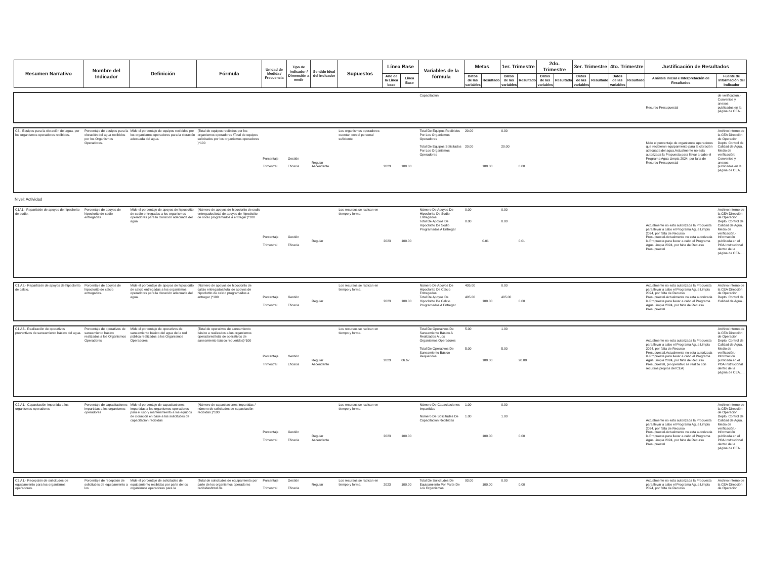| Resumen Narrativo | Nombre del Indicador | Definición | Fórmula | Unidad de Medida / Frecuencia | Tipo de Indicador / Dimensión a medir | Sentido Ideal del Indicador | Supuestos | Línea Base | | Variables de la fórmula | Metas | | 1er. Trimestre | | 2do. Trimestre | | 3er. Trimestre | | 4to. Trimestre | | Justificación de Resultados | |
| --- | --- | --- | --- | --- | --- | --- | --- | --- | --- | --- | --- | --- | --- | --- | --- | --- | --- | --- | --- | --- | --- | --- |
| | | | | | | | | Año de la Línea base | Línea Base | | Datos de las variables | Resultado | Datos de las variables | Resultado | Datos de las variables | Resultado | Datos de las variables | Resultado | Datos de las variables | Resultado | Análisis inicial e Interpretación de Resultados | Fuente de Información del Indicador |
| | | | | | | | | | | Capacitación | | | | | | | | | | | Recurso Presupuestal | de verificación.- Convenios y anexos publicados en la página de CEA.. |
| C3.- Equipos para la cloración del agua, por los organismos operadores recibidos. | Porcentaje de equipos para la cloración del agua recibidos por los Organismos Operadores. | Mide el porcentaje de equipos recibidos por los organismos operadores para la cloración adecuada del agua. | (Total de equipos recibidos por los organismos operadores /Total de equipos solicitados por los organismos operadores )*100 | Porcentaje Trimestral | Gestión Eficacia | Regular Ascendente | Los organismos operadores cuentan con el personal suficiente. | 2023 | 100.00 | Total De Equipos Recibidos Por Los Organismos Operadores Total De Equipos Solicitados Por Los Organismos Operadores | 20.00 20.00 | 100.00 | 0.00 20.00 | 0.00 | | | | | | | Mide el porcentaje de organismos operadores que recibieron equipamiento para la cloración adecuada del agua.Actualmente no esta autorizada la Propuesta para llevar a cabo el Programa Agua Limpia 2024, por falta de Recurso Presupuestal | Archivo interno de la CEA Dirección de Operación, Depto. Control de Calidad de Agua. Medio de verificación: Convenios y anexos publicados en la página de CEA.. |
| Nivel: Actividad | | | | | | | | | | | | | | | | | | | | | | |
| C1A1.- Repartición de apoyos de hipoclorito de sodio. | Porcentaje de apoyos de hipoclorito de sodio entregadas | Mide el porcentaje de apoyos de hipoclotito de sodio entregadas a los organismos operadores para la cloración adecuada del agua | (Número de apoyos de hipoclorito de sodio entregados/total de apoyos de hipoclotito de sodio programados a entregar )*100 | Porcentaje Trimestral | Gestión Eficacia | Regular | Los recursos se radican en tiempo y forma | 2023 | 100.00 | Número De Apoyos De Hipoclorito De Sodio Entregados Total De Apoyos De Hipoclotito De Sodio Programados A Entregar | 0.00 0.00 | 0.01 | 0.00 0.00 | 0.01 | | | | | | | Actualmente no esta autorizada la Propuesta para llevar a cabo el Programa Agua Limpia 2024, por falta de Recurso Presupuestal.Actualmente no esta autorizada la Propuesta para llevar a cabo el Programa Agua Limpia 2024, por falta de Recurso Presupuestal | Archivo interno de la CEA Dirección de Operación, Depto. Control de Calidad de Agua. Medio de verificación.- Información publicada en el POA Institucional dentro de la página de CEA..... |
| C1.A2.- Repartición de apoyos de hipoclorito de calcio. | Porcentaje de apoyos de hipoclorito de calcio entregadas. | Mide el porcentaje de apoyos de hipoclorito de calcio entregadas a los organismos operadores para la cloración adecuada del agua. | (Número de apoyos de hipoclorito de calcio entregados/total de apoyos de hipoclotito de calcio programados a entregar )*100 | Porcentaje Trimestral | Gestión Eficacia | Regular | Los recursos se radican en tiempo y forma. | 2023 | 100.00 | Número De Apoyos De Hipoclorito De Calcio Entregados Total De Apoyos De Hipoclotito De Calcio Programados A Entregar | 405.00 405.00 | 100.00 | 0.00 405.00 | 0.00 | | | | | | | Actualmente no esta autorizada la Propuesta para llevar a cabo el Programa Agua Limpia 2024, por falta de Recurso Presupuestal.Actualmente no esta autorizada la Propuesta para llevar a cabo el Programa Agua Limpia 2024, por falta de Recurso Presupuestal | Archivo interno de la CEA Dirección de Operación, Depto. Control de Calidad de Agua.. |
| C1.A3.- Realización de operativos preventivos de saneamiento básico del agua. | Porcentaje de operativos de saneamiento básico realizados a los Organismos Operadores | Mide el porcentaje de operativos de saneamiento básico del agua de la red pública realizados a los Organismos Operadores. | (Total de operativos de saneamiento básico a realizados a los organismos operadores/total de operativos de saneamiento básico requeridos)*100 | Porcentaje Trimestral | Gestión Eficacia | Regular Ascendente | Los recursos se radican en tiempo y forma. | 2023 | 66.67 | Total De Operativos De Saneamiento Básico A Realizados A Los Organismos Operadores Total De Operativos De Saneamiento Básico Requeridos | 5.00 5.00 | 100.00 | 1.00 5.00 | 20.00 | | | | | | | Actualmente no esta autorizada la Propuesta para llevar a cabo el Programa Agua Limpia 2024, por falta de Recurso Presupuestal.Actualmente no esta autorizada la Propuesta para llevar a cabo el Programa Agua Limpia 2024, por falta de Recurso Presupuestal, (el operativo se realizó con recursos propios del CEA) | Archivo interno de la CEA Dirección de Operación, Depto. Control de Calidad de Agua. Medio de verificación.- Información publicada en el POA Institucional dentro de la página de CEA..... |
| C2.A1.- Capacitación impartida a los organismos operadores | Porcentaje de capacitaciones impartidas a los organismos operadores | Mide el porcentaje de capacitaciones impartidas a los organismos operadores para el uso y mantenimiento a los equipos de cloración en base a las solicitudes de capacitación recibidas | (Número de capacitaciones impartidas / número de solicitudes de capacitación recibidas )*100 | Porcentaje Trimestral | Gestión Eficacia | Regular Ascendente | Los recursos se radican en tiempo y forma | 2023 | 100.00 | Número De Capacitaciones Impartidas Número De Solicitudes De Capacitación Recibidas | 1.00 1.00 | 100.00 | 0.00 1.00 | 0.00 | | | | | | | Actualmente no esta autorizada la Propuesta para llevar a cabo el Programa Agua Limpia 2024, por falta de Recurso Presupuestal.Actualmente no esta autorizada la Propuesta para llevar a cabo el Programa Agua Limpia 2024, por falta de Recurso Presupuestal | Archivo interno de la CEA Dirección de Operación, Depto. Control de Calidad de Agua. Medio de verificación.- Información publicada en el POA Institucional dentro de la página de CEA.... |
| C3.A1.- Recepción de solicitudes de equipamiento para los organismos operadores. | Porcentaje de recepción de solicitudes de equipamiento a los | Mide el porcentaje de solicitudes de equipamiento recibidas por parte de los organismos operadores para la | (Total de solicitudes de equipamiento por parte de los organismos operadores recibidas/total de | Porcentaje Trimestral | Gestión Eficacia | Regular | Los recursos se radican en tiempo y forma. | 2023 | 100.00 | Total De Solicitudes De Equipamiento Por Parte De Los Organismos | 93.00 | 100.00 | 0.00 | 0.00 | | | | | | | Actualmente no esta autorizada la Propuesta para llevar a cabo el Programa Agua Limpia 2024, por falta de Recurso | Archivo interno de la CEA Dirección de Operación, |